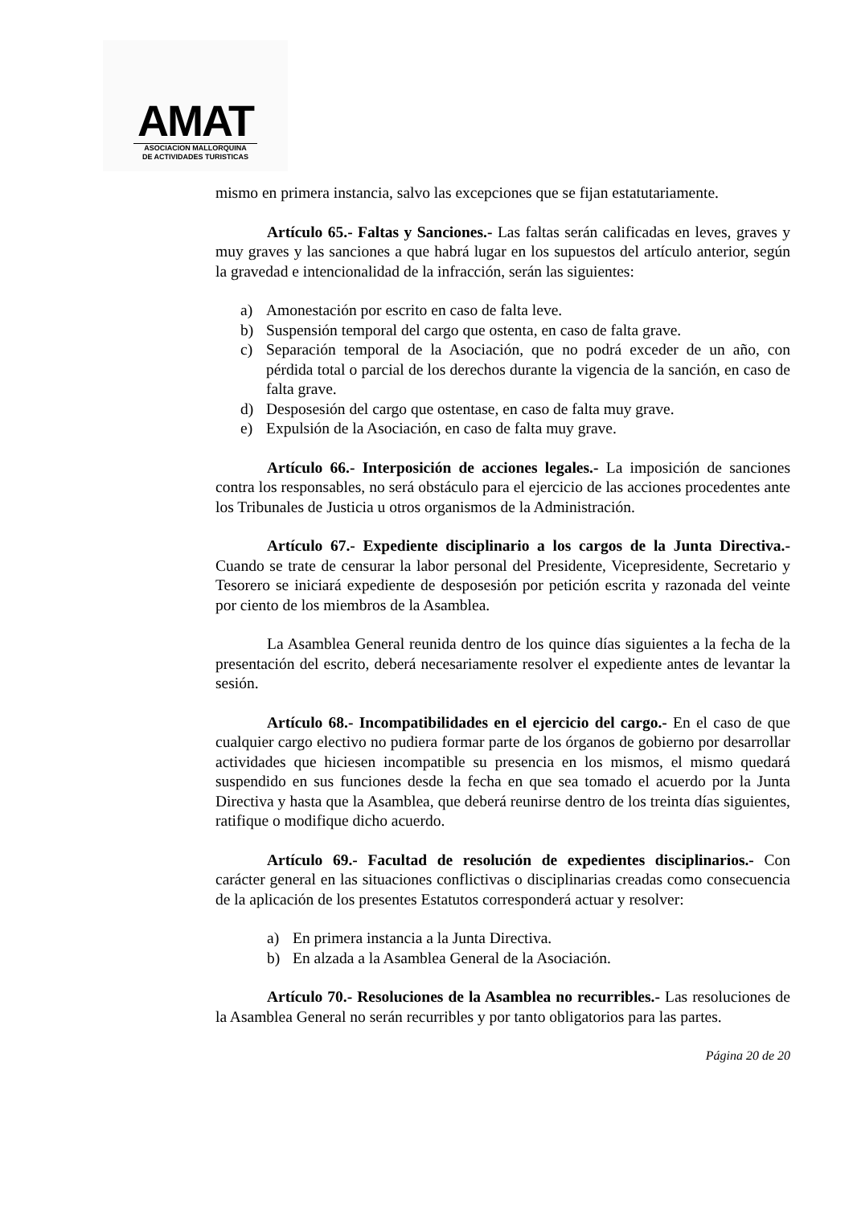AMAT
ASOCIACION MALLORQUINA
DE ACTIVIDADES TURISTICAS
mismo en primera instancia, salvo las excepciones que se fijan estatutariamente.
Artículo 65.- Faltas y Sanciones.- Las faltas serán calificadas en leves, graves y muy graves y las sanciones a que habrá lugar en los supuestos del artículo anterior, según la gravedad e intencionalidad de la infracción, serán las siguientes:
a) Amonestación por escrito en caso de falta leve.
b) Suspensión temporal del cargo que ostenta, en caso de falta grave.
c) Separación temporal de la Asociación, que no podrá exceder de un año, con pérdida total o parcial de los derechos durante la vigencia de la sanción, en caso de falta grave.
d) Desposesión del cargo que ostentase, en caso de falta muy grave.
e) Expulsión de la Asociación, en caso de falta muy grave.
Artículo 66.- Interposición de acciones legales.- La imposición de sanciones contra los responsables, no será obstáculo para el ejercicio de las acciones procedentes ante los Tribunales de Justicia u otros organismos de la Administración.
Artículo 67.- Expediente disciplinario a los cargos de la Junta Directiva.- Cuando se trate de censurar la labor personal del Presidente, Vicepresidente, Secretario y Tesorero se iniciará expediente de desposesión por petición escrita y razonada del veinte por ciento de los miembros de la Asamblea.
La Asamblea General reunida dentro de los quince días siguientes a la fecha de la presentación del escrito, deberá necesariamente resolver el expediente antes de levantar la sesión.
Artículo 68.- Incompatibilidades en el ejercicio del cargo.- En el caso de que cualquier cargo electivo no pudiera formar parte de los órganos de gobierno por desarrollar actividades que hiciesen incompatible su presencia en los mismos, el mismo quedará suspendido en sus funciones desde la fecha en que sea tomado el acuerdo por la Junta Directiva y hasta que la Asamblea, que deberá reunirse dentro de los treinta días siguientes, ratifique o modifique dicho acuerdo.
Artículo 69.- Facultad de resolución de expedientes disciplinarios.- Con carácter general en las situaciones conflictivas o disciplinarias creadas como consecuencia de la aplicación de los presentes Estatutos corresponderá actuar y resolver:
a) En primera instancia a la Junta Directiva.
b) En alzada a la Asamblea General de la Asociación.
Artículo 70.- Resoluciones de la Asamblea no recurribles.- Las resoluciones de la Asamblea General no serán recurribles y por tanto obligatorios para las partes.
Página 20 de 20